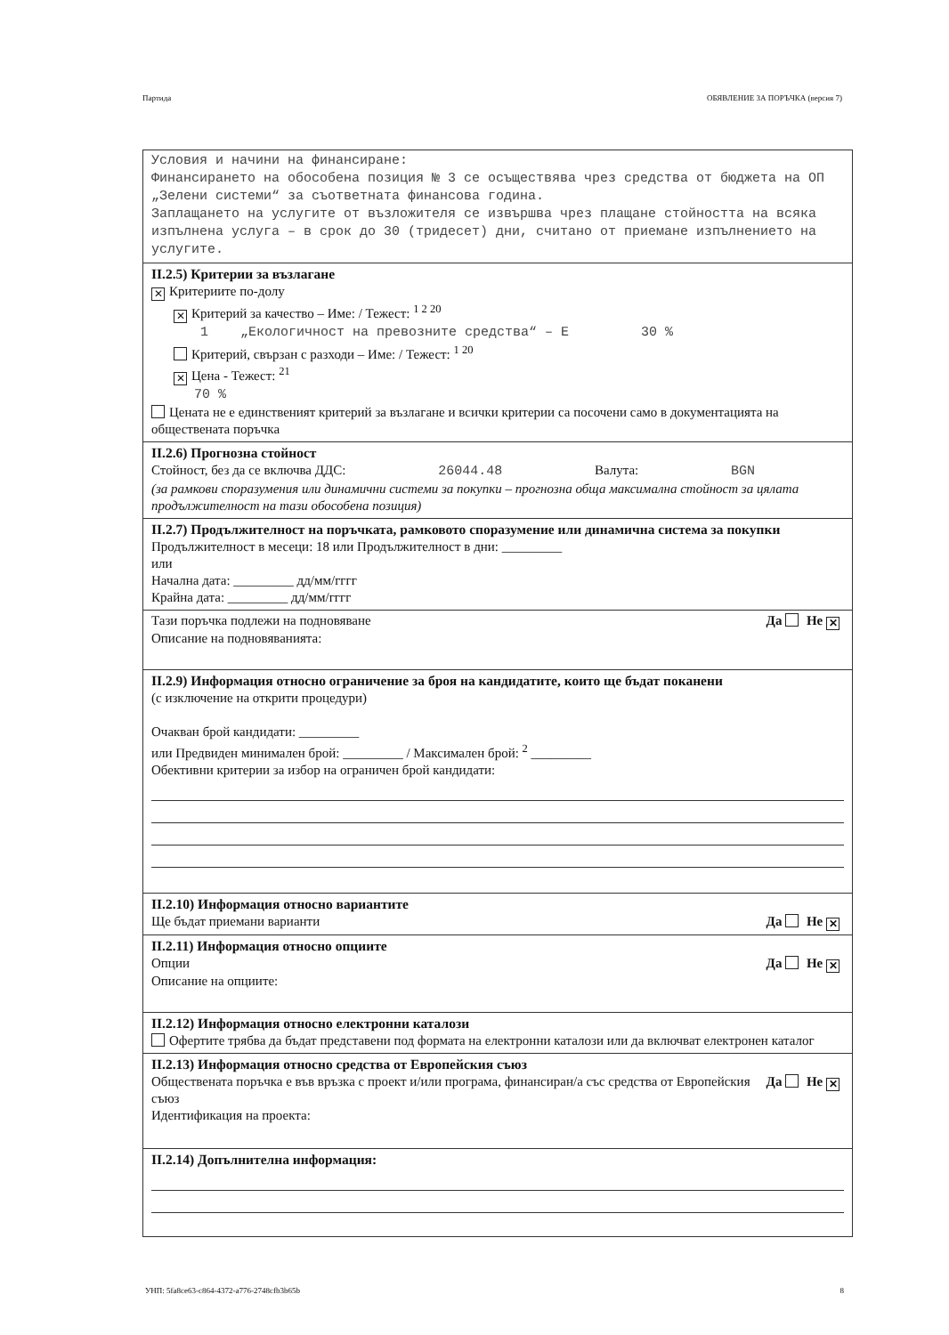Партида ОБЯВЛЕНИЕ ЗА ПОРЪЧКА (версия 7)
Условия и начини на финансиране:
Финансирането на обособена позиция № 3 се осъществява чрез средства от бюджета на ОП „Зелени системи“ за съответната финансова година.
Заплащането на услугите от възложителя се извършва чрез плащане стойността на всяка изпълнена услуга – в срок до 30 (тридесет) дни, считано от приемане изпълнението на услугите.
II.2.5) Критерии за възлагане
✕ Критериите по-долу
✕ Критерий за качество – Име: / Тежест: <sup>1 2 20</sup>
1 „Екологичност на превозните средства“ – Е 30 %
Критерий, свързан с разходи – Име: / Тежест: <sup>1 20</sup>
✕ Цена - Тежест: <sup>21</sup>
70 %
Цената не е единственият критерий за възлагане и всички критерии са посочени само в документацията на обществената поръчка
II.2.6) Прогнозна стойност
Стойност, без да се включва ДДС: 26044.48 Валута: BGN
(за рамкови споразумения или динамични системи за покупки – прогнозна обща максимална стойност за цялата продължителност на тази обособена позиция)
II.2.7) Продължителност на поръчката, рамковото споразумение или динамична система за покупки
Продължителност в месеци: 18 или Продължителност в дни: _________
или
Начална дата: _________ дд/мм/гггг
Крайна дата: _________ дд/мм/гггг
Тази поръчка подлежи на подновяване Да Не ✕
Описание на подновяванията:
II.2.9) Информация относно ограничение за броя на кандидатите, които ще бъдат поканени
(с изключение на открити процедури)
Очакван брой кандидати: _________
или Предвиден минимален брой: _________ / Максимален брой: <sup>2</sup> _________
Обективни критерии за избор на ограничен брой кандидати:
II.2.10) Информация относно вариантите
Ще бъдат приемани варианти Да Не ✕
II.2.11) Информация относно опциите
Опции Да Не ✕
Описание на опциите:
II.2.12) Информация относно електронни каталози
Офертите трябва да бъдат представени под формата на електронни каталози или да включват електронен каталог
II.2.13) Информация относно средства от Европейския съюз
Обществената поръчка е във връзка с проект и/или програма, финансиран/а със средства от Европейския съюз Да Не ✕
Идентификация на проекта:
II.2.14) Допълнителна информация:
УНП: 5fa8ce63-c864-4372-a776-2748cfb3b65b 8